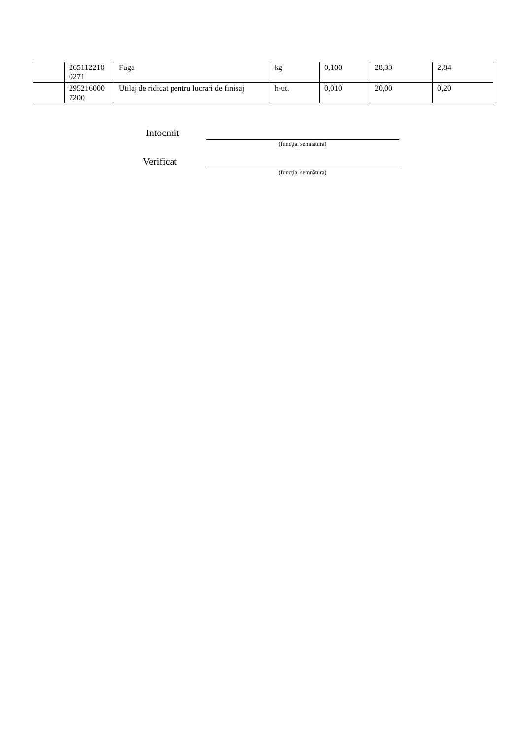| | 265112210 0271 | Fuga | kg | 0,100 | 28,33 | 2,84 |
| | 295216000 7200 | Utilaj de ridicat pentru lucrari de finisaj | h-ut. | 0,010 | 20,00 | 0,20 |
Intocmit
(funcţia, semnătura)
Verificat
(funcţia, semnătura)